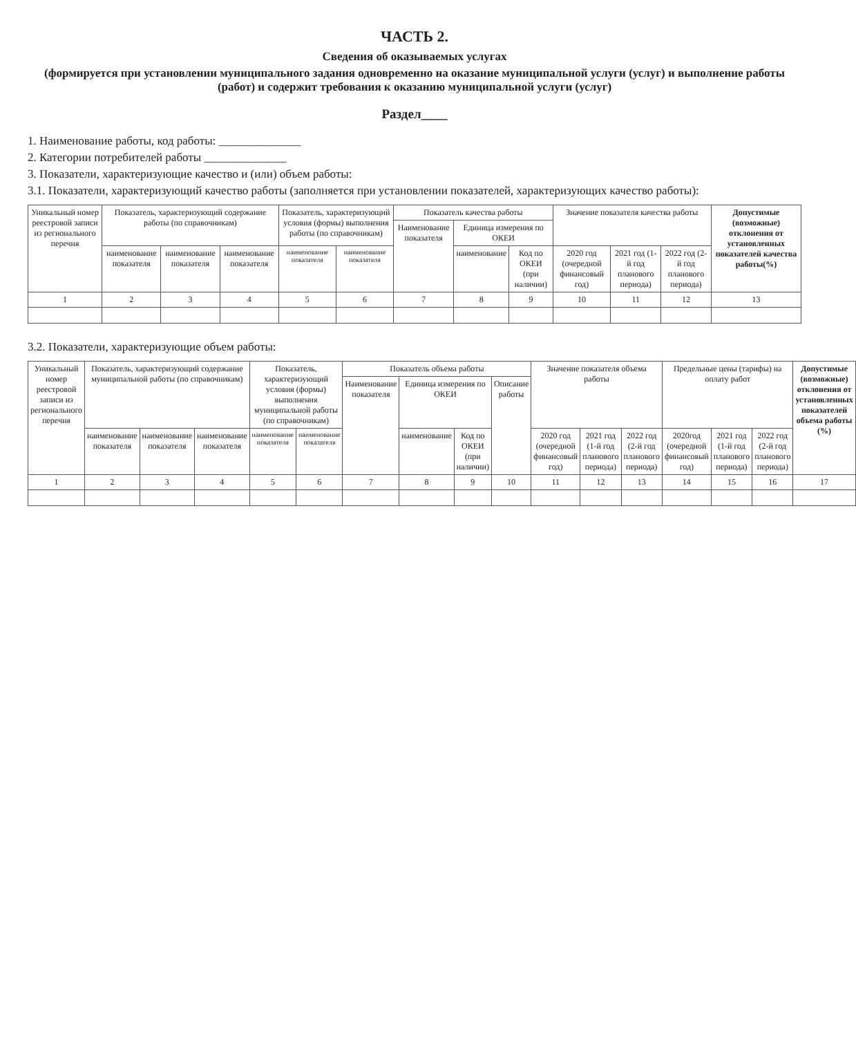ЧАСТЬ 2.
Сведения об оказываемых услугах
(формируется при установлении муниципального задания одновременно на оказание муниципальной услуги (услуг) и выполнение работы (работ) и содержит требования к оказанию муниципальной услуги (услуг)
Раздел____
1. Наименование работы, код работы: ______________
2. Категории потребителей работы ______________
3. Показатели, характеризующие качество и (или) объем работы:
3.1. Показатели, характеризующий качество работы (заполняется при установлении показателей, характеризующих качество работы):
| Уникальный номер реестровой записи из регионального перечня | Показатель, характеризующий содержание работы (по справочникам) | | | Показатель, характеризующий условия (формы) выполнения работы (по справочникам) | | Показатель качества работы | | | Значение показателя качества работы | | | Допустимые (возможные) отклонения от установленных показателей качества работы(%) |
| --- | --- | --- | --- | --- | --- | --- | --- | --- | --- | --- | --- | --- |
| | | | | | | Наименование показателя | Единица измерения по ОКЕИ | | | | | |
| | наименование показателя | наименование показателя | наименование показателя | наименование показателя | наименование показателя | | наименование | Код по ОКЕИ (при наличии) | 2020 год (очередной финансовый год) | 2021 год (1-й год планового периода) | 2022 год (2-й год планового периода) | |
| 1 | 2 | 3 | 4 | 5 | 6 | 7 | 8 | 9 | 10 | 11 | 12 | 13 |
3.2. Показатели, характеризующие объем работы:
| Уникальный номер реестровой записи из регионального перечня | Показатель, характеризующий содержание муниципальной работы (по справочникам) | | | Показатель, характеризующий условия (формы) выполнения муниципальной работы (по справочникам) | | Показатель объема работы | | | | Значение показателя объема работы | | | Предельные цены (тарифы) на оплату работ | | | Допустимые (возможные) отклонения от установленных показателей объема работы (%) |
| --- | --- | --- | --- | --- | --- | --- | --- | --- | --- | --- | --- | --- | --- | --- | --- | --- |
| | | | | | | Наименование показателя | Единица измерения по ОКЕИ | | Описание работы | | | | | | | |
| | наименование показателя | наименование показателя | наименование показателя | наименование показателя | наименование показателя | | наименование | Код по ОКЕИ (при наличии) | | 2020 год (очередной финансовый год) | 2021 год (1-й год планового периода) | 2022 год (2-й год планового периода) | 2020год (очередной финансовый год) | 2021 год (1-й год планового периода) | 2022 год (2-й год планового периода) | |
| 1 | 2 | 3 | 4 | 5 | 6 | 7 | 8 | 9 | 10 | 11 | 12 | 13 | 14 | 15 | 16 | 17 |